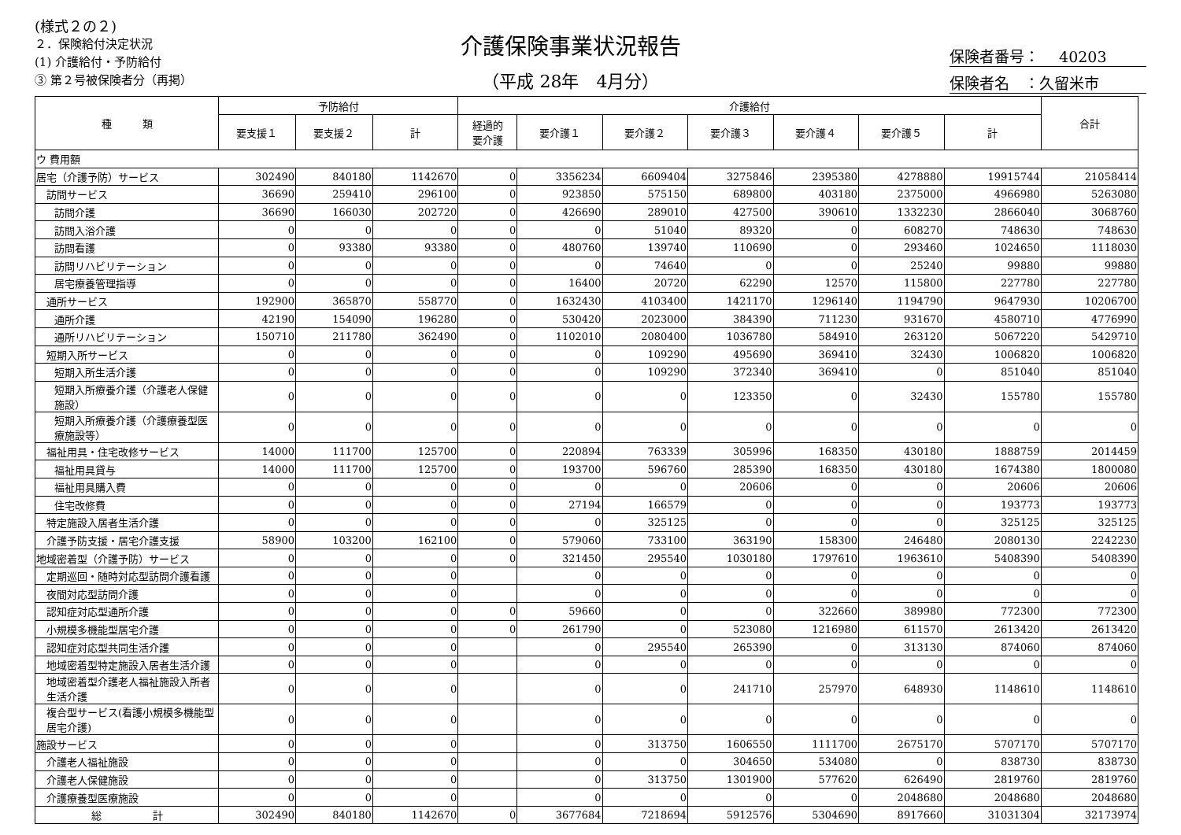(様式２の２)
２．保険給付決定状況
(1) 介護給付・予防給付
③ 第２号被保険者分（再掲）
介護保険事業状況報告
（平成 28年　4月分）
保険者番号：　 40203
保険者名　：久留米市
| 種 類 | 予防給付 | | | 介護給付 | | | | | | | 合計 |
| --- | --- | --- | --- | --- | --- | --- | --- | --- | --- | --- | --- |
| | 要支援１ | 要支援２ | 計 | 経過的 要介護 | 要介護１ | 要介護２ | 要介護３ | 要介護４ | 要介護５ | 計 | |
| ウ 費用額 | | | | | | | | | | | |
| 居宅（介護予防）サービス | 302490 | 840180 | 1142670 | 0 | 3356234 | 6609404 | 3275846 | 2395380 | 4278880 | 19915744 | 21058414 |
| 訪問サービス | 36690 | 259410 | 296100 | 0 | 923850 | 575150 | 689800 | 403180 | 2375000 | 4966980 | 5263080 |
| 訪問介護 | 36690 | 166030 | 202720 | 0 | 426690 | 289010 | 427500 | 390610 | 1332230 | 2866040 | 3068760 |
| 訪問入浴介護 | 0 | 0 | 0 | 0 | 0 | 51040 | 89320 | 0 | 608270 | 748630 | 748630 |
| 訪問看護 | 0 | 93380 | 93380 | 0 | 480760 | 139740 | 110690 | 0 | 293460 | 1024650 | 1118030 |
| 訪問リハビリテーション | 0 | 0 | 0 | 0 | 0 | 74640 | 0 | 0 | 25240 | 99880 | 99880 |
| 居宅療養管理指導 | 0 | 0 | 0 | 0 | 16400 | 20720 | 62290 | 12570 | 115800 | 227780 | 227780 |
| 通所サービス | 192900 | 365870 | 558770 | 0 | 1632430 | 4103400 | 1421170 | 1296140 | 1194790 | 9647930 | 10206700 |
| 通所介護 | 42190 | 154090 | 196280 | 0 | 530420 | 2023000 | 384390 | 711230 | 931670 | 4580710 | 4776990 |
| 通所リハビリテーション | 150710 | 211780 | 362490 | 0 | 1102010 | 2080400 | 1036780 | 584910 | 263120 | 5067220 | 5429710 |
| 短期入所サービス | 0 | 0 | 0 | 0 | 0 | 109290 | 495690 | 369410 | 32430 | 1006820 | 1006820 |
| 短期入所生活介護 | 0 | 0 | 0 | 0 | 0 | 109290 | 372340 | 369410 | 0 | 851040 | 851040 |
| 短期入所療養介護（介護老人保健施設） | 0 | 0 | 0 | 0 | 0 | 0 | 123350 | 0 | 32430 | 155780 | 155780 |
| 短期入所療養介護（介護療養型医療施設等） | 0 | 0 | 0 | 0 | 0 | 0 | 0 | 0 | 0 | 0 | 0 |
| 福祉用具・住宅改修サービス | 14000 | 111700 | 125700 | 0 | 220894 | 763339 | 305996 | 168350 | 430180 | 1888759 | 2014459 |
| 福祉用具貸与 | 14000 | 111700 | 125700 | 0 | 193700 | 596760 | 285390 | 168350 | 430180 | 1674380 | 1800080 |
| 福祉用具購入費 | 0 | 0 | 0 | 0 | 0 | 0 | 20606 | 0 | 0 | 20606 | 20606 |
| 住宅改修費 | 0 | 0 | 0 | 0 | 27194 | 166579 | 0 | 0 | 0 | 193773 | 193773 |
| 特定施設入居者生活介護 | 0 | 0 | 0 | 0 | 0 | 325125 | 0 | 0 | 0 | 325125 | 325125 |
| 介護予防支援・居宅介護支援 | 58900 | 103200 | 162100 | 0 | 579060 | 733100 | 363190 | 158300 | 246480 | 2080130 | 2242230 |
| 地域密着型（介護予防）サービス | 0 | 0 | 0 | 0 | 321450 | 295540 | 1030180 | 1797610 | 1963610 | 5408390 | 5408390 |
| 定期巡回・随時対応型訪問介護看護 | 0 | 0 | 0 | | 0 | 0 | 0 | 0 | 0 | 0 | 0 |
| 夜間対応型訪問介護 | 0 | 0 | 0 | | 0 | 0 | 0 | 0 | 0 | 0 | 0 |
| 認知症対応型通所介護 | 0 | 0 | 0 | 0 | 59660 | 0 | 0 | 322660 | 389980 | 772300 | 772300 |
| 小規模多機能型居宅介護 | 0 | 0 | 0 | 0 | 261790 | 0 | 523080 | 1216980 | 611570 | 2613420 | 2613420 |
| 認知症対応型共同生活介護 | 0 | 0 | 0 | | 0 | 295540 | 265390 | 0 | 313130 | 874060 | 874060 |
| 地域密着型特定施設入居者生活介護 | 0 | 0 | 0 | | 0 | 0 | 0 | 0 | 0 | 0 | 0 |
| 地域密着型介護老人福祉施設入所者生活介護 | 0 | 0 | 0 | | 0 | 0 | 241710 | 257970 | 648930 | 1148610 | 1148610 |
| 複合型サービス(看護小規模多機能型居宅介護) | 0 | 0 | 0 | | 0 | 0 | 0 | 0 | 0 | 0 | 0 |
| 施設サービス | 0 | 0 | 0 | | 0 | 313750 | 1606550 | 1111700 | 2675170 | 5707170 | 5707170 |
| 介護老人福祉施設 | 0 | 0 | 0 | | 0 | 0 | 304650 | 534080 | 0 | 838730 | 838730 |
| 介護老人保健施設 | 0 | 0 | 0 | | 0 | 313750 | 1301900 | 577620 | 626490 | 2819760 | 2819760 |
| 介護療養型医療施設 | 0 | 0 | 0 | | 0 | 0 | 0 | 0 | 2048680 | 2048680 | 2048680 |
| 総 計 | 302490 | 840180 | 1142670 | 0 | 3677684 | 7218694 | 5912576 | 5304690 | 8917660 | 31031304 | 32173974 |